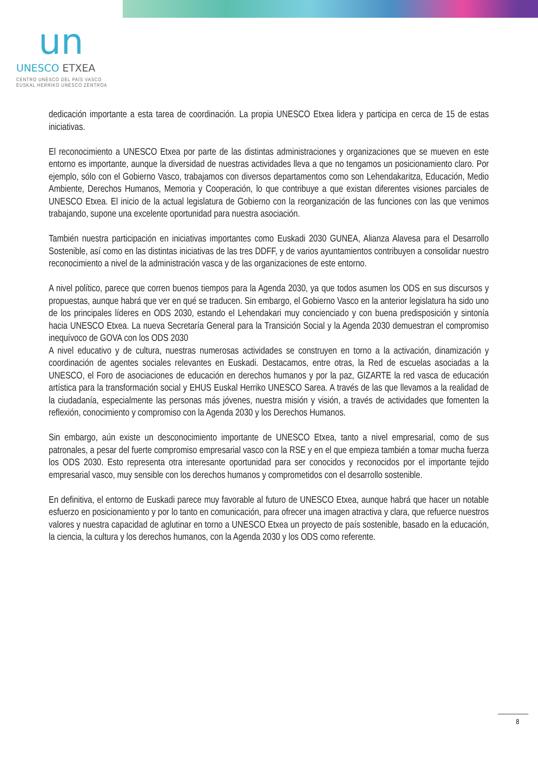un
UNESCO ETXEA
CENTRO UNESCO DEL PAÍS VASCO
EUSKAL HERRIKO UNESCO ZENTROA
dedicación importante a esta tarea de coordinación. La propia UNESCO Etxea lidera y participa en cerca de 15 de estas iniciativas.
El reconocimiento a UNESCO Etxea por parte de las distintas administraciones y organizaciones que se mueven en este entorno es importante, aunque la diversidad de nuestras actividades lleva a que no tengamos un posicionamiento claro. Por ejemplo, sólo con el Gobierno Vasco, trabajamos con diversos departamentos como son Lehendakaritza, Educación, Medio Ambiente, Derechos Humanos, Memoria y Cooperación, lo que contribuye a que existan diferentes visiones parciales de UNESCO Etxea. El inicio de la actual legislatura de Gobierno con la reorganización de las funciones con las que venimos trabajando, supone una excelente oportunidad para nuestra asociación.
También nuestra participación en iniciativas importantes como Euskadi 2030 GUNEA, Alianza Alavesa para el Desarrollo Sostenible, así como en las distintas iniciativas de las tres DDFF, y de varios ayuntamientos contribuyen a consolidar nuestro reconocimiento a nivel de la administración vasca y de las organizaciones de este entorno.
A nivel político, parece que corren buenos tiempos para la Agenda 2030, ya que todos asumen los ODS en sus discursos y propuestas, aunque habrá que ver en qué se traducen. Sin embargo, el Gobierno Vasco en la anterior legislatura ha sido uno de los principales líderes en ODS 2030, estando el Lehendakari muy concienciado y con buena predisposición y sintonía hacia UNESCO Etxea. La nueva Secretaría General para la Transición Social y la Agenda 2030 demuestran el compromiso inequívoco de GOVA con los ODS 2030
A nivel educativo y de cultura, nuestras numerosas actividades se construyen en torno a la activación, dinamización y coordinación de agentes sociales relevantes en Euskadi. Destacamos, entre otras, la Red de escuelas asociadas a la UNESCO, el Foro de asociaciones de educación en derechos humanos y por la paz, GIZARTE la red vasca de educación artística para la transformación social y EHUS Euskal Herriko UNESCO Sarea. A través de las que llevamos a la realidad de la ciudadanía, especialmente las personas más jóvenes, nuestra misión y visión, a través de actividades que fomenten la reflexión, conocimiento y compromiso con la Agenda 2030 y los Derechos Humanos.
Sin embargo, aún existe un desconocimiento importante de UNESCO Etxea, tanto a nivel empresarial, como de sus patronales, a pesar del fuerte compromiso empresarial vasco con la RSE y en el que empieza también a tomar mucha fuerza los ODS 2030. Esto representa otra interesante oportunidad para ser conocidos y reconocidos por el importante tejido empresarial vasco, muy sensible con los derechos humanos y comprometidos con el desarrollo sostenible.
En definitiva, el entorno de Euskadi parece muy favorable al futuro de UNESCO Etxea, aunque habrá que hacer un notable esfuerzo en posicionamiento y por lo tanto en comunicación, para ofrecer una imagen atractiva y clara, que refuerce nuestros valores y nuestra capacidad de aglutinar en torno a UNESCO Etxea un proyecto de país sostenible, basado en la educación, la ciencia, la cultura y los derechos humanos, con la Agenda 2030 y los ODS como referente.
8